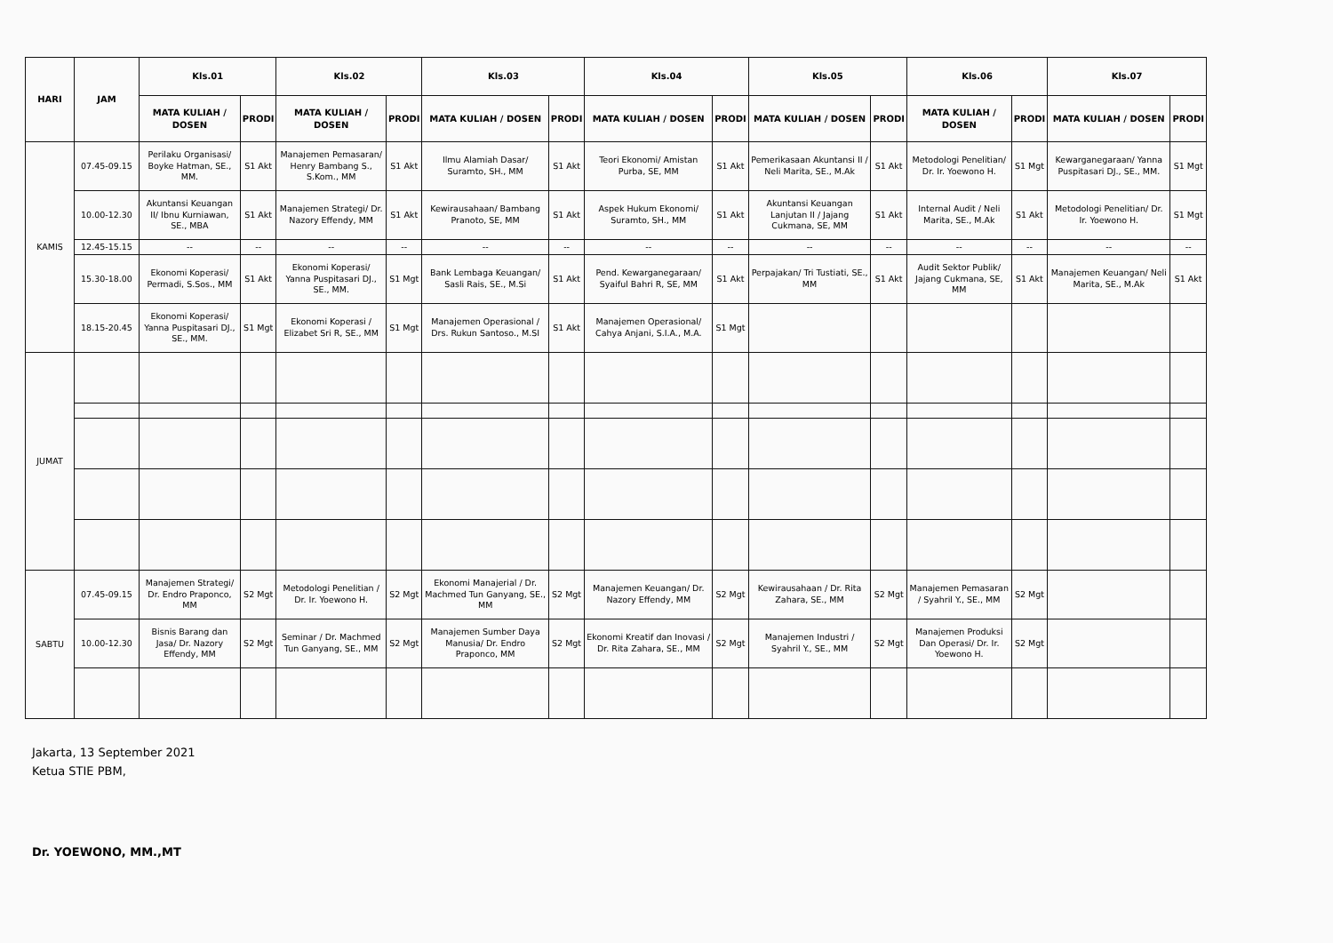| HARI | JAM | Kls.01 | | Kls.02 | | Kls.03 | | Kls.04 | | Kls.05 | | Kls.06 | | Kls.07 | |
| --- | --- | --- | --- | --- | --- | --- | --- | --- | --- | --- | --- | --- | --- | --- | --- |
| | | MATA KULIAH / DOSEN | PRODI | MATA KULIAH / DOSEN | PRODI | MATA KULIAH / DOSEN | PRODI | MATA KULIAH / DOSEN | PRODI | MATA KULIAH / DOSEN | PRODI | MATA KULIAH / DOSEN | PRODI | MATA KULIAH / DOSEN | PRODI |
| KAMIS | 07.45-09.15 | Perilaku Organisasi/ Boyke Hatman, SE., MM. | S1 Akt | Manajemen Pemasaran/ Henry Bambang S., S.Kom., MM | S1 Akt | Ilmu Alamiah Dasar/ Suramto, SH., MM | S1 Akt | Teori Ekonomi/ Amistan Purba, SE, MM | S1 Akt | Pemerikasaan Akuntansi II / Neli Marita, SE., M.Ak | S1 Akt | Metodologi Penelitian/ Dr. Ir. Yoewono H. | S1 Mgt | Kewarganegaraan/ Yanna Puspitasari DJ., SE., MM. | S1 Mgt |
| | 10.00-12.30 | Akuntansi Keuangan II/ Ibnu Kurniawan, SE., MBA | S1 Akt | Manajemen Strategi/ Dr. Nazory Effendy, MM | S1 Akt | Kewirausahaan/ Bambang Pranoto, SE, MM | S1 Akt | Aspek Hukum Ekonomi/ Suramto, SH., MM | S1 Akt | Akuntansi Keuangan Lanjutan II / Jajang Cukmana, SE, MM | S1 Akt | Internal Audit / Neli Marita, SE., M.Ak | S1 Akt | Metodologi Penelitian/ Dr. Ir. Yoewono H. | S1 Mgt |
| | 12.45-15.15 | -- | -- | -- | -- | -- | -- | -- | -- | -- | -- | -- | -- | -- | -- |
| | 15.30-18.00 | Ekonomi Koperasi/ Permadi, S.Sos., MM | S1 Akt | Ekonomi Koperasi/ Yanna Puspitasari DJ., SE., MM. | S1 Mgt | Bank Lembaga Keuangan/ Sasli Rais, SE., M.Si | S1 Akt | Pend. Kewarganegaraan/ Syaiful Bahri R, SE, MM | S1 Akt | Perpajakan/ Tri Tustiati, SE., MM | S1 Akt | Audit Sektor Publik/ Jajang Cukmana, SE, MM | S1 Akt | Manajemen Keuangan/ Neli Marita, SE., M.Ak | S1 Akt |
| | 18.15-20.45 | Ekonomi Koperasi/ Yanna Puspitasari DJ., SE., MM. | S1 Mgt | Ekonomi Koperasi / Elizabet Sri R, SE., MM | S1 Mgt | Manajemen Operasional / Drs. Rukun Santoso., M.SI | S1 Akt | Manajemen Operasional/ Cahya Anjani, S.I.A., M.A. | S1 Mgt | | | | | | |
| JUMAT | | | | | | | | | | | | | | | |
| SABTU | 07.45-09.15 | Manajemen Strategi/ Dr. Endro Praponco, MM | S2 Mgt | Metodologi Penelitian / Dr. Ir. Yoewono H. | S2 Mgt | Ekonomi Manajerial / Dr. Machmed Tun Ganyang, SE., MM | S2 Mgt | Manajemen Keuangan/ Dr. Nazory Effendy, MM | S2 Mgt | Kewirausahaan / Dr. Rita Zahara, SE., MM | S2 Mgt | Manajemen Pemasaran / Syahril Y., SE., MM | S2 Mgt | | |
| | 10.00-12.30 | Bisnis Barang dan Jasa/ Dr. Nazory Effendy, MM | S2 Mgt | Seminar / Dr. Machmed Tun Ganyang, SE., MM | S2 Mgt | Manajemen Sumber Daya Manusia/ Dr. Endro Praponco, MM | S2 Mgt | Ekonomi Kreatif dan Inovasi / Dr. Rita Zahara, SE., MM | S2 Mgt | Manajemen Industri / Syahril Y., SE., MM | S2 Mgt | Manajemen Produksi Dan Operasi/ Dr. Ir. Yoewono H. | S2 Mgt | | |
Jakarta, 13 September 2021
Ketua STIE PBM,
Dr. YOEWONO, MM.,MT